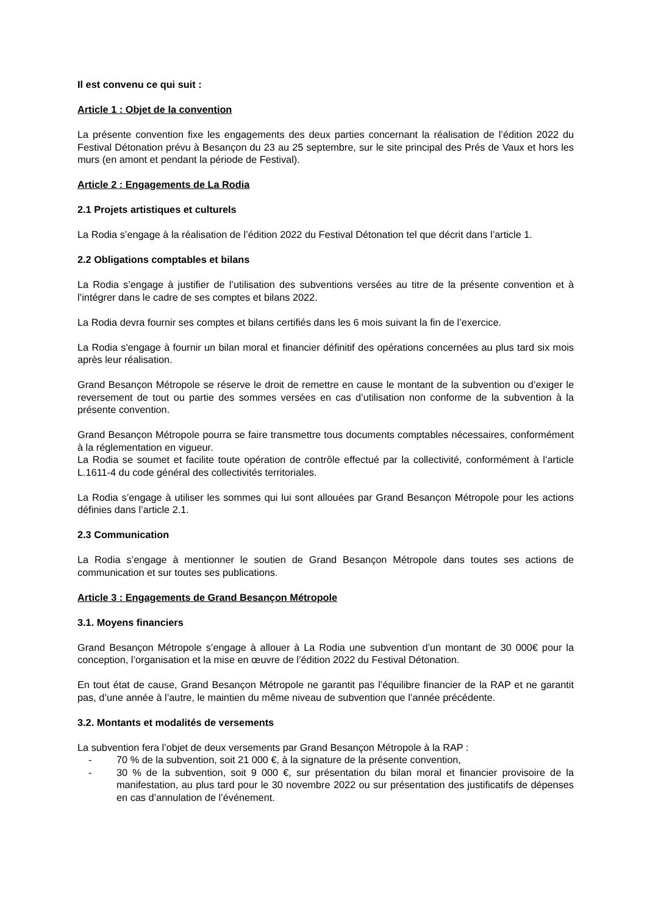Il est convenu ce qui suit :
Article 1 : Objet de la convention
La présente convention fixe les engagements des deux parties concernant la réalisation de l’édition 2022 du Festival Détonation prévu à Besançon du 23 au 25 septembre, sur le site principal des Prés de Vaux et hors les murs (en amont et pendant la période de Festival).
Article 2 : Engagements de La Rodia
2.1 Projets artistiques et culturels
La Rodia s’engage à la réalisation de l’édition 2022 du Festival Détonation tel que décrit dans l’article 1.
2.2 Obligations comptables et bilans
La Rodia s’engage à justifier de l’utilisation des subventions versées au titre de la présente convention et à l’intégrer dans le cadre de ses comptes et bilans 2022.
La Rodia devra fournir ses comptes et bilans certifiés dans les 6 mois suivant la fin de l’exercice.
La Rodia s'engage à fournir un bilan moral et financier définitif des opérations concernées au plus tard six mois après leur réalisation.
Grand Besançon Métropole se réserve le droit de remettre en cause le montant de la subvention ou d’exiger le reversement de tout ou partie des sommes versées en cas d’utilisation non conforme de la subvention à la présente convention.
Grand Besançon Métropole pourra se faire transmettre tous documents comptables nécessaires, conformément à la réglementation en vigueur.
La Rodia se soumet et facilite toute opération de contrôle effectué par la collectivité, conformément à l’article L.1611-4 du code général des collectivités territoriales.
La Rodia s’engage à utiliser les sommes qui lui sont allouées par Grand Besançon Métropole pour les actions définies dans l’article 2.1.
2.3 Communication
La Rodia s’engage à mentionner le soutien de Grand Besançon Métropole dans toutes ses actions de communication et sur toutes ses publications.
Article 3 : Engagements de Grand Besançon Métropole
3.1. Moyens financiers
Grand Besançon Métropole s’engage à allouer à La Rodia une subvention d’un montant de 30 000€ pour la conception, l’organisation et la mise en œuvre de l’édition 2022 du Festival Détonation.
En tout état de cause, Grand Besançon Métropole ne garantit pas l’équilibre financier de la RAP et ne garantit pas, d’une année à l’autre, le maintien du même niveau de subvention que l’année précédente.
3.2. Montants et modalités de versements
La subvention fera l’objet de deux versements par Grand Besançon Métropole à la RAP :
- 70 % de la subvention, soit 21 000 €, à la signature de la présente convention,
- 30 % de la subvention, soit 9 000 €, sur présentation du bilan moral et financier provisoire de la manifestation, au plus tard pour le 30 novembre 2022 ou sur présentation des justificatifs de dépenses en cas d’annulation de l’événement.